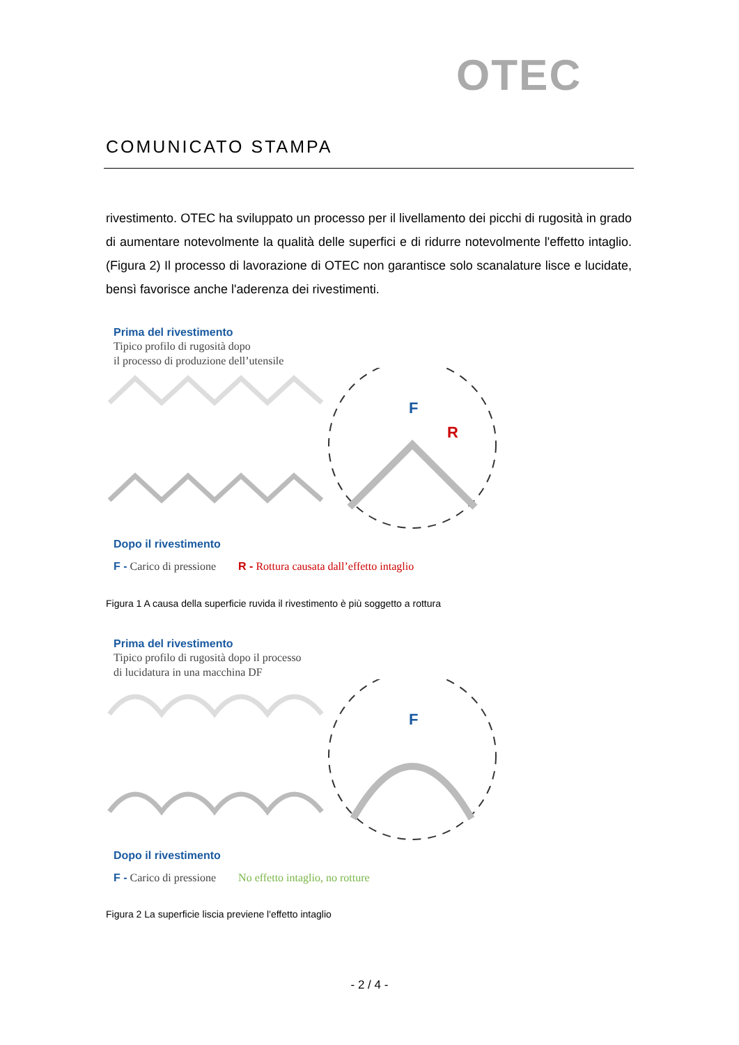OTEC
COMUNICATO STAMPA
rivestimento. OTEC ha sviluppato un processo per il livellamento dei picchi di rugosità in grado di aumentare notevolmente la qualità delle superfici e di ridurre notevolmente l'effetto intaglio. (Figura 2) Il processo di lavorazione di OTEC non garantisce solo scanalature lisce e lucidate, bensì favorisce anche l'aderenza dei rivestimenti.
Prima del rivestimento
Tipico profilo di rugosità dopo
il processo di produzione dell’utensile
F
R
Dopo il rivestimento
F - Carico di pressione R - Rottura causata dall’effetto intaglio
Figura 1 A causa della superficie ruvida il rivestimento è più soggetto a rottura
Prima del rivestimento
Tipico profilo di rugosità dopo il processo
di lucidatura in una macchina DF
F
Dopo il rivestimento
F - Carico di pressione No effetto intaglio, no rotture
Figura 2 La superficie liscia previene l'effetto intaglio
- 2 / 4 -